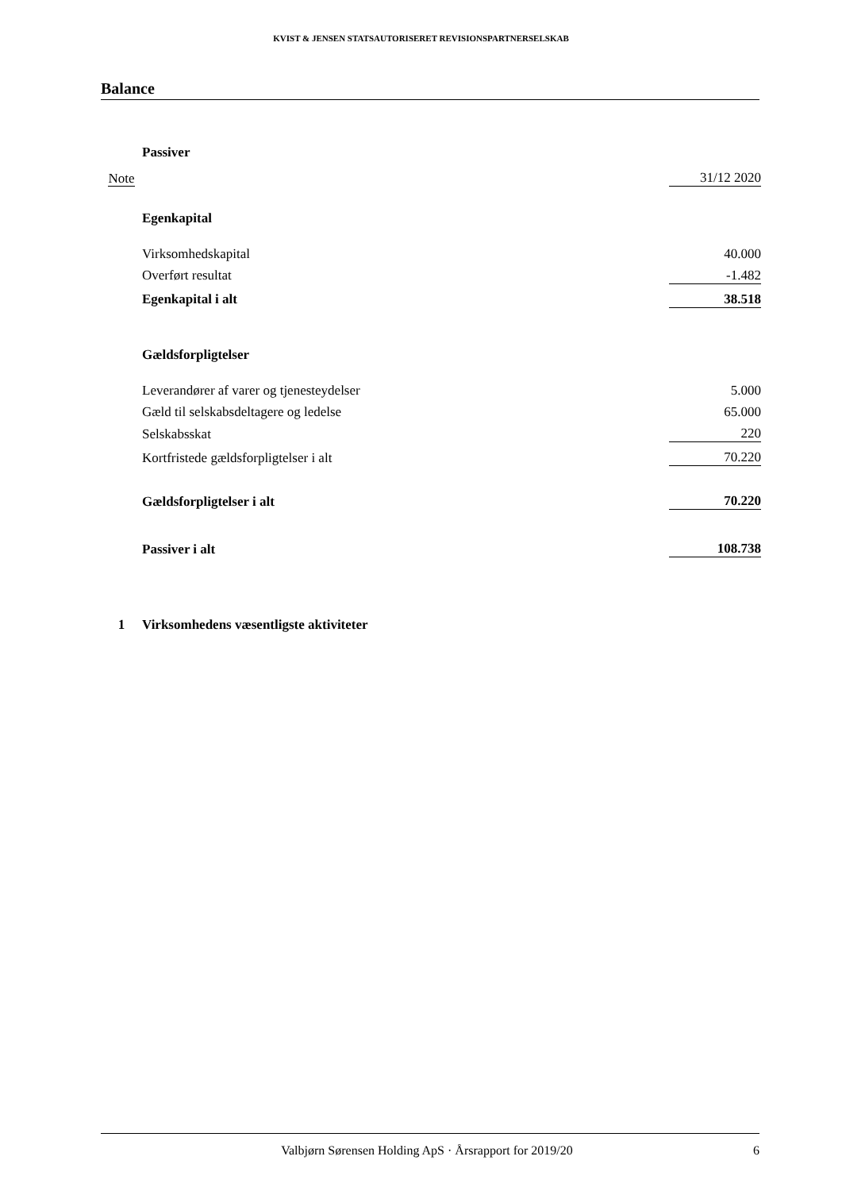KVIST & JENSEN STATSAUTORISERET REVISIONSPARTNERSELSKAB
Balance
| | Passiver | |
| Note | | 31/12 2020 |
| | Egenkapital | |
| | Virksomhedskapital | 40.000 |
| | Overført resultat | -1.482 |
| | Egenkapital i alt | 38.518 |
| | Gældsforpligtelser | |
| | Leverandører af varer og tjenesteydelser | 5.000 |
| | Gæld til selskabsdeltagere og ledelse | 65.000 |
| | Selskabsskat | 220 |
| | Kortfristede gældsforpligtelser i alt | 70.220 |
| | Gældsforpligtelser i alt | 70.220 |
| | Passiver i alt | 108.738 |
| 1 | Virksomhedens væsentligste aktiviteter | |
Valbjørn Sørensen Holding ApS · Årsrapport for 2019/20 6